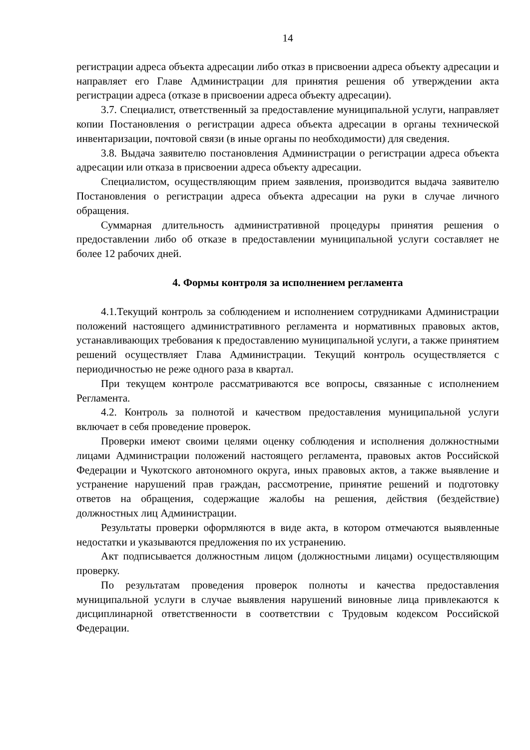14
регистрации адреса объекта адресации либо отказ в присвоении адреса объекту адресации и направляет его Главе Администрации для принятия решения об утверждении акта регистрации адреса (отказе в присвоении адреса объекту адресации).
3.7. Специалист, ответственный за предоставление муниципальной услуги, направляет копии Постановления о регистрации адреса объекта адресации в органы технической инвентаризации, почтовой связи (в иные органы по необходимости) для сведения.
3.8. Выдача заявителю постановления Администрации о регистрации адреса объекта адресации или отказа в присвоении адреса объекту адресации.
Специалистом, осуществляющим прием заявления, производится выдача заявителю Постановления о регистрации адреса объекта адресации на руки в случае личного обращения.
Суммарная длительность административной процедуры принятия решения о предоставлении либо об отказе в предоставлении муниципальной услуги составляет не более 12 рабочих дней.
4. Формы контроля за исполнением регламента
4.1.Текущий контроль за соблюдением и исполнением сотрудниками Администрации положений настоящего административного регламента и нормативных правовых актов, устанавливающих требования к предоставлению муниципальной услуги, а также принятием решений осуществляет Глава Администрации. Текущий контроль осуществляется с периодичностью не реже одного раза в квартал.
При текущем контроле рассматриваются все вопросы, связанные с исполнением Регламента.
4.2. Контроль за полнотой и качеством предоставления муниципальной услуги включает в себя проведение проверок.
Проверки имеют своими целями оценку соблюдения и исполнения должностными лицами Администрации положений настоящего регламента, правовых актов Российской Федерации и Чукотского автономного округа, иных правовых актов, а также выявление и устранение нарушений прав граждан, рассмотрение, принятие решений и подготовку ответов на обращения, содержащие жалобы на решения, действия (бездействие) должностных лиц Администрации.
Результаты проверки оформляются в виде акта, в котором отмечаются выявленные недостатки и указываются предложения по их устранению.
Акт подписывается должностным лицом (должностными лицами) осуществляющим проверку.
По результатам проведения проверок полноты и качества предоставления муниципальной услуги в случае выявления нарушений виновные лица привлекаются к дисциплинарной ответственности в соответствии с Трудовым кодексом Российской Федерации.